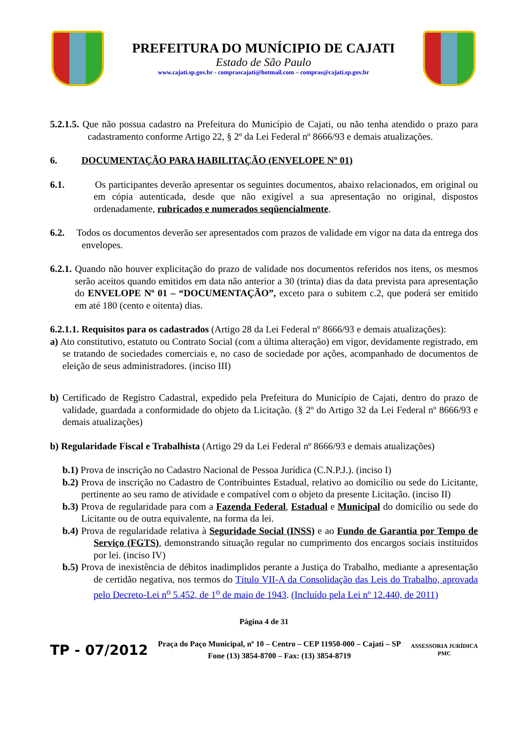PREFEITURA DO MUNÍCIPIO DE CAJATI
Estado de São Paulo
www.cajati.sp.gov.br - comprascajati@hotmail.com – compras@cajati.sp.gov.br
5.2.1.5. Que não possua cadastro na Prefeitura do Município de Cajati, ou não tenha atendido o prazo para cadastramento conforme Artigo 22, § 2º da Lei Federal nº 8666/93 e demais atualizações.
6. DOCUMENTAÇÃO PARA HABILITAÇÃO (ENVELOPE Nº 01)
6.1. Os participantes deverão apresentar os seguintes documentos, abaixo relacionados, em original ou em cópia autenticada, desde que não exigível a sua apresentação no original, dispostos ordenadamente, rubricados e numerados seqüencialmente.
6.2. Todos os documentos deverão ser apresentados com prazos de validade em vigor na data da entrega dos envelopes.
6.2.1. Quando não houver explicitação do prazo de validade nos documentos referidos nos itens, os mesmos serão aceitos quando emitidos em data não anterior a 30 (trinta) dias da data prevista para apresentação do ENVELOPE Nº 01 – “DOCUMENTAÇÃO”, exceto para o subitem c.2, que poderá ser emitido em até 180 (cento e oitenta) dias.
6.2.1.1. Requisitos para os cadastrados (Artigo 28 da Lei Federal nº 8666/93 e demais atualizações):
a) Ato constitutivo, estatuto ou Contrato Social (com a última alteração) em vigor, devidamente registrado, em se tratando de sociedades comerciais e, no caso de sociedade por ações, acompanhado de documentos de eleição de seus administradores. (inciso III)
b) Certificado de Registro Cadastral, expedido pela Prefeitura do Município de Cajati, dentro do prazo de validade, guardada a conformidade do objeto da Licitação. (§ 2º do Artigo 32 da Lei Federal nº 8666/93 e demais atualizações)
b) Regularidade Fiscal e Trabalhista (Artigo 29 da Lei Federal nº 8666/93 e demais atualizações)
b.1) Prova de inscrição no Cadastro Nacional de Pessoa Jurídica (C.N.P.J.). (inciso I)
b.2) Prova de inscrição no Cadastro de Contribuintes Estadual, relativo ao domicílio ou sede do Licitante, pertinente ao seu ramo de atividade e compatível com o objeto da presente Licitação. (inciso II)
b.3) Prova de regularidade para com a Fazenda Federal, Estadual e Municipal do domicílio ou sede do Licitante ou de outra equivalente, na forma da lei.
b.4) Prova de regularidade relativa à Seguridade Social (INSS) e ao Fundo de Garantia por Tempo de Serviço (FGTS), demonstrando situação regular no cumprimento dos encargos sociais instituídos por lei. (inciso IV)
b.5) Prova de inexistência de débitos inadimplidos perante a Justiça do Trabalho, mediante a apresentação de certidão negativa, nos termos do Título VII-A da Consolidação das Leis do Trabalho, aprovada pelo Decreto-Lei n<sup>o</sup> 5.452, de 1<sup>o</sup> de maio de 1943. (Incluído pela Lei nº 12.440, de 2011)
Página 4 de 31
TP - 07/2012
Praça do Paço Municipal, nº 10 – Centro – CEP 11950-000 – Cajati – SP
Fone (13) 3854-8700 – Fax: (13) 3854-8719
ASSESSORIA JURÍDICA
PMC